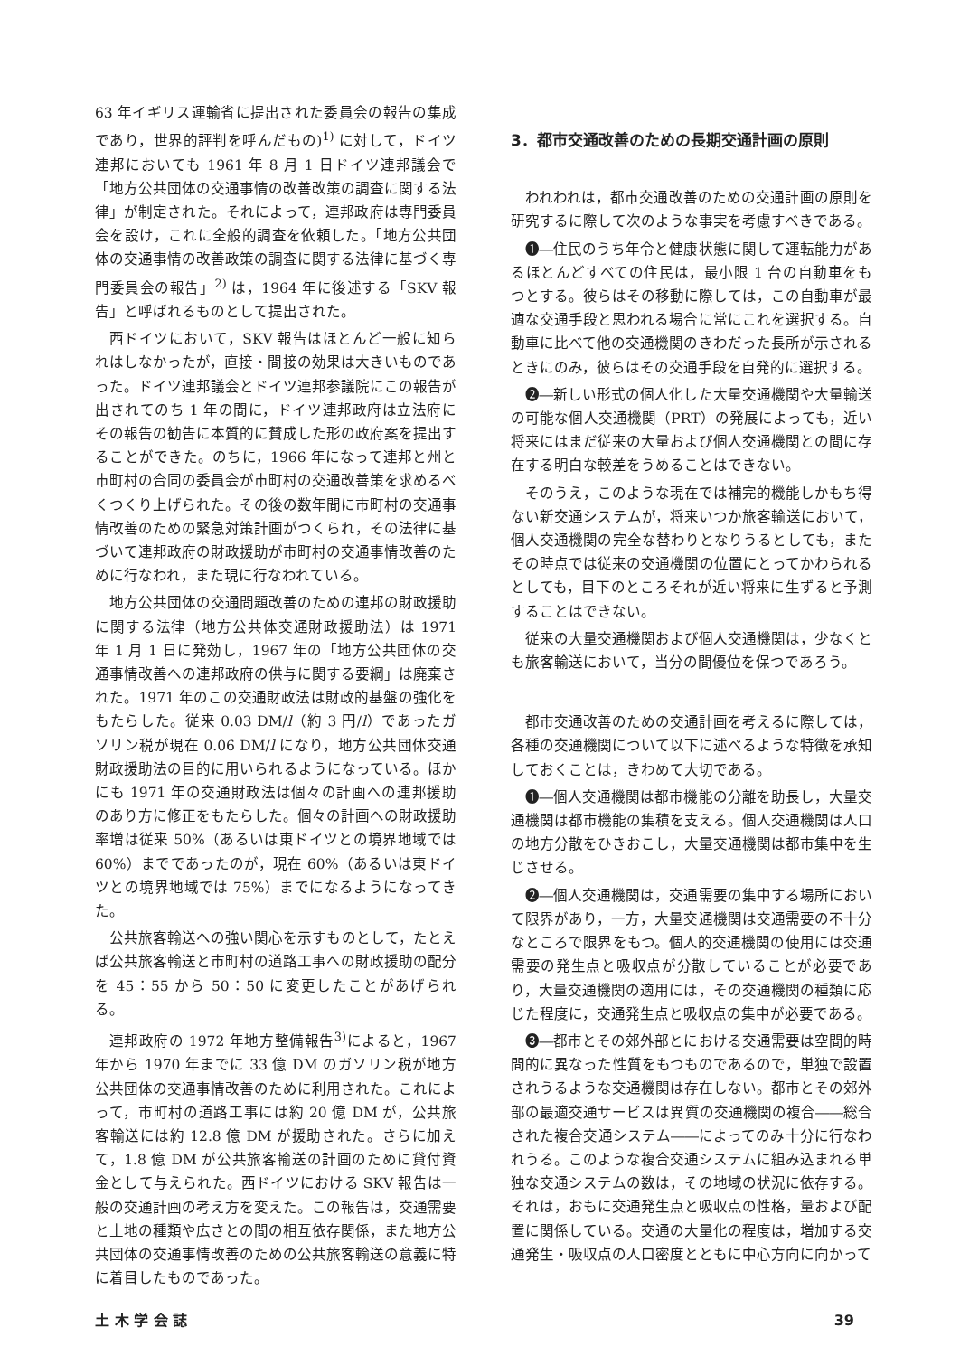63 年イギリス運輸省に提出された委員会の報告の集成であり，世界的評判を呼んだもの)<sup>1)</sup> に対して，ドイツ連邦においても 1961 年 8 月 1 日ドイツ連邦議会で「地方公共団体の交通事情の改善改策の調査に関する法律」が制定された。それによって，連邦政府は専門委員会を設け，これに全般的調査を依頼した。「地方公共団体の交通事情の改善政策の調査に関する法律に基づく専門委員会の報告」<sup>2)</sup> は，1964 年に後述する「SKV 報告」と呼ばれるものとして提出された。
西ドイツにおいて，SKV 報告はほとんど一般に知られはしなかったが，直接・間接の効果は大きいものであった。ドイツ連邦議会とドイツ連邦参議院にこの報告が出されてのち 1 年の間に，ドイツ連邦政府は立法府にその報告の勧告に本質的に賛成した形の政府案を提出することができた。のちに，1966 年になって連邦と州と市町村の合同の委員会が市町村の交通改善策を求めるべくつくり上げられた。その後の数年間に市町村の交通事情改善のための緊急対策計画がつくられ，その法律に基づいて連邦政府の財政援助が市町村の交通事情改善のために行なわれ，また現に行なわれている。
地方公共団体の交通問題改善のための連邦の財政援助に関する法律（地方公共体交通財政援助法）は 1971 年 1 月 1 日に発効し，1967 年の「地方公共団体の交通事情改善への連邦政府の供与に関する要綱」は廃棄された。1971 年のこの交通財政法は財政的基盤の強化をもたらした。従来 0.03 DM/l（約 3 円/l）であったガソリン税が現在 0.06 DM/l になり，地方公共団体交通財政援助法の目的に用いられるようになっている。ほかにも 1971 年の交通財政法は個々の計画への連邦援助のあり方に修正をもたらした。個々の計画への財政援助率増は従来 50%（あるいは東ドイツとの境界地域では 60%）までであったのが，現在 60%（あるいは東ドイツとの境界地域では 75%）までになるようになってきた。
公共旅客輸送への強い関心を示すものとして，たとえば公共旅客輸送と市町村の道路工事への財政援助の配分を 45：55 から 50：50 に変更したことがあげられる。
連邦政府の 1972 年地方整備報告<sup>3)</sup>によると，1967 年から 1970 年までに 33 億 DM のガソリン税が地方公共団体の交通事情改善のために利用された。これによって，市町村の道路工事には約 20 億 DM が，公共旅客輸送には約 12.8 億 DM が援助された。さらに加えて，1.8 億 DM が公共旅客輸送の計画のために貸付資金として与えられた。西ドイツにおける SKV 報告は一般の交通計画の考え方を変えた。この報告は，交通需要と土地の種類や広さとの間の相互依存関係，また地方公共団体の交通事情改善のための公共旅客輸送の意義に特に着目したものであった。
3．都市交通改善のための長期交通計画の原則
われわれは，都市交通改善のための交通計画の原則を研究するに際して次のような事実を考慮すべきである。
❶―住民のうち年令と健康状態に関して運転能力があるほとんどすべての住民は，最小限 1 台の自動車をもつとする。彼らはその移動に際しては，この自動車が最適な交通手段と思われる場合に常にこれを選択する。自動車に比べて他の交通機関のきわだった長所が示されるときにのみ，彼らはその交通手段を自発的に選択する。
❷―新しい形式の個人化した大量交通機関や大量輸送の可能な個人交通機関（PRT）の発展によっても，近い将来にはまだ従来の大量および個人交通機関との間に存在する明白な較差をうめることはできない。
そのうえ，このような現在では補完的機能しかもち得ない新交通システムが，将来いつか旅客輸送において，個人交通機関の完全な替わりとなりうるとしても，またその時点では従来の交通機関の位置にとってかわられるとしても，目下のところそれが近い将来に生ずると予測することはできない。
従来の大量交通機関および個人交通機関は，少なくとも旅客輸送において，当分の間優位を保つであろう。
都市交通改善のための交通計画を考えるに際しては，各種の交通機関について以下に述べるような特徴を承知しておくことは，きわめて大切である。
❶―個人交通機関は都市機能の分離を助長し，大量交通機関は都市機能の集積を支える。個人交通機関は人口の地方分散をひきおこし，大量交通機関は都市集中を生じさせる。
❷―個人交通機関は，交通需要の集中する場所において限界があり，一方，大量交通機関は交通需要の不十分なところで限界をもつ。個人的交通機関の使用には交通需要の発生点と吸収点が分散していることが必要であり，大量交通機関の適用には，その交通機関の種類に応じた程度に，交通発生点と吸収点の集中が必要である。
❸―都市とその郊外部とにおける交通需要は空間的時間的に異なった性質をもつものであるので，単独で設置されうるような交通機関は存在しない。都市とその郊外部の最適交通サービスは異質の交通機関の複合――総合された複合交通システム――によってのみ十分に行なわれうる。このような複合交通システムに組み込まれる単独な交通システムの数は，その地域の状況に依存する。それは，おもに交通発生点と吸収点の性格，量および配置に関係している。交通の大量化の程度は，増加する交通発生・吸収点の人口密度とともに中心方向に向かって
土 木 学 会 誌 39